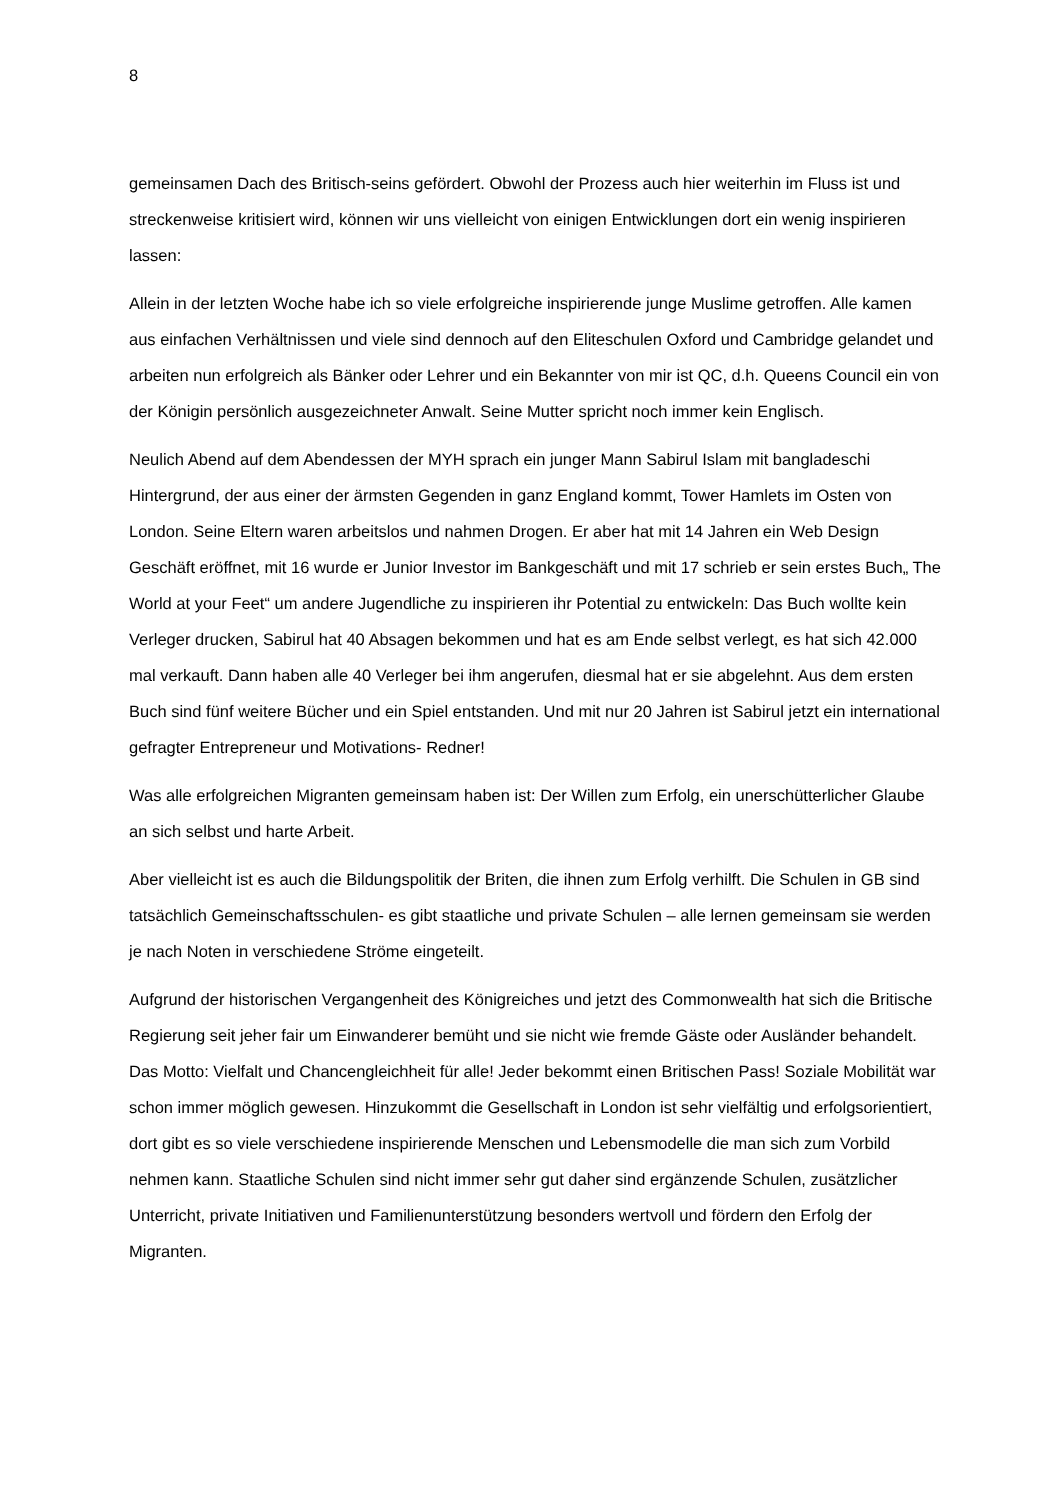8
gemeinsamen Dach des Britisch-seins gefördert. Obwohl der Prozess auch hier weiterhin im Fluss ist und streckenweise kritisiert wird, können wir uns vielleicht von einigen Entwicklungen dort ein wenig inspirieren lassen:
Allein in der letzten Woche habe ich so viele erfolgreiche inspirierende junge Muslime getroffen. Alle kamen aus einfachen Verhältnissen und viele sind dennoch auf den Eliteschulen Oxford und Cambridge gelandet und arbeiten nun erfolgreich als Bänker oder Lehrer und ein Bekannter von mir ist QC, d.h. Queens Council ein von der Königin persönlich ausgezeichneter Anwalt. Seine Mutter spricht noch immer kein Englisch.
Neulich Abend auf dem Abendessen der MYH sprach ein junger Mann Sabirul Islam mit bangladeschi Hintergrund, der aus einer der ärmsten Gegenden in ganz England kommt, Tower Hamlets im Osten von London. Seine Eltern waren arbeitslos und nahmen Drogen. Er aber hat mit 14 Jahren ein Web Design Geschäft eröffnet, mit 16 wurde er Junior Investor im Bankgeschäft und mit 17 schrieb er sein erstes Buch„ The World at your Feet“ um andere Jugendliche zu inspirieren ihr Potential zu entwickeln: Das Buch wollte kein Verleger drucken, Sabirul hat 40 Absagen bekommen und hat es am Ende selbst verlegt, es hat sich 42.000 mal verkauft. Dann haben alle 40 Verleger bei ihm angerufen, diesmal hat er sie abgelehnt. Aus dem ersten Buch sind fünf weitere Bücher und ein Spiel entstanden. Und mit nur 20 Jahren ist Sabirul jetzt ein international gefragter Entrepreneur und Motivations- Redner!
Was alle erfolgreichen Migranten gemeinsam haben ist: Der Willen zum Erfolg, ein unerschütterlicher Glaube an sich selbst und harte Arbeit.
Aber vielleicht ist es auch die Bildungspolitik der Briten, die ihnen zum Erfolg verhilft. Die Schulen in GB sind tatsächlich Gemeinschaftsschulen- es gibt staatliche und private Schulen – alle lernen gemeinsam sie werden je nach Noten in verschiedene Ströme eingeteilt.
Aufgrund der historischen Vergangenheit des Königreiches und jetzt des Commonwealth hat sich die Britische Regierung seit jeher fair um Einwanderer bemüht und sie nicht wie fremde Gäste oder Ausländer behandelt. Das Motto: Vielfalt und Chancengleichheit für alle! Jeder bekommt einen Britischen Pass! Soziale Mobilität war schon immer möglich gewesen. Hinzukommt die Gesellschaft in London ist sehr vielfältig und erfolgsorientiert, dort gibt es so viele verschiedene inspirierende Menschen und Lebensmodelle die man sich zum Vorbild nehmen kann. Staatliche Schulen sind nicht immer sehr gut daher sind ergänzende Schulen, zusätzlicher Unterricht, private Initiativen und Familienunterstützung besonders wertvoll und fördern den Erfolg der Migranten.